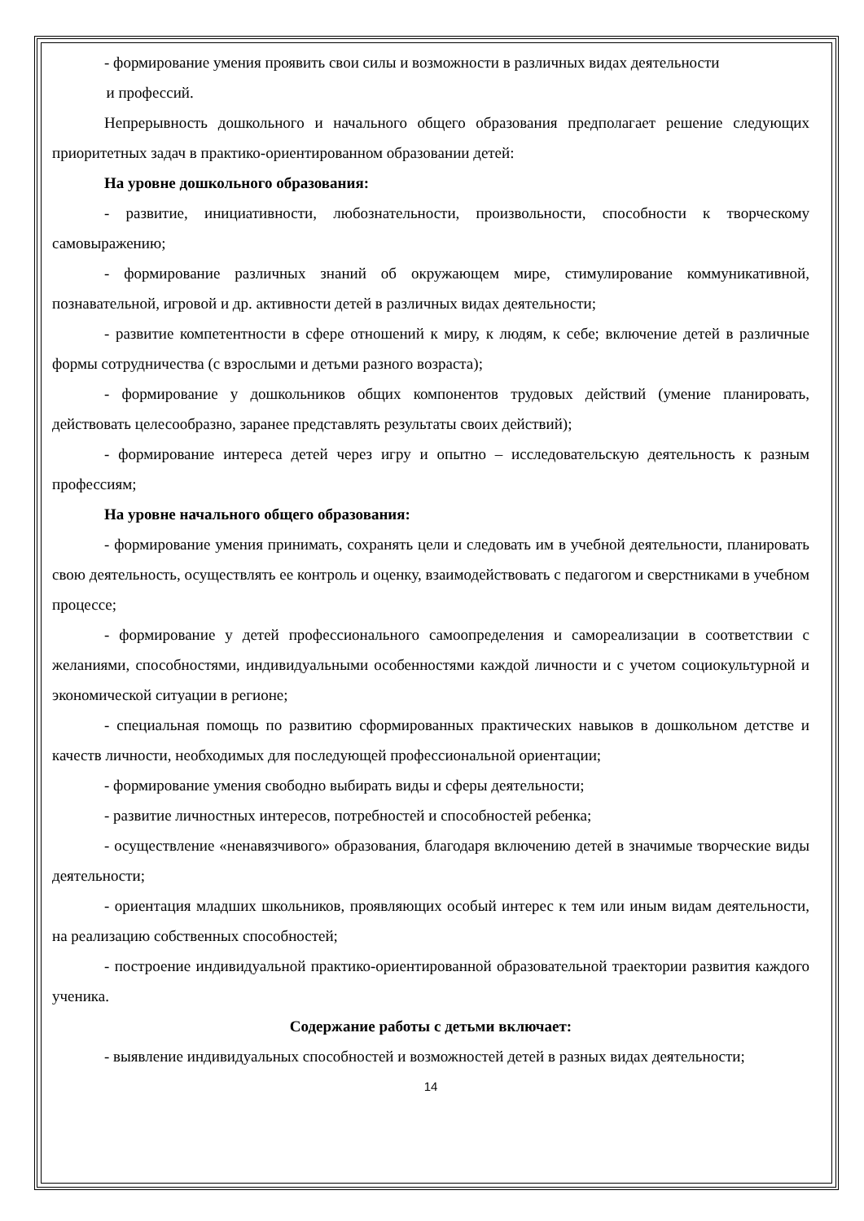- формирование умения проявить свои силы и возможности в различных видах деятельности
и профессий.
Непрерывность дошкольного и начального общего образования предполагает решение следующих приоритетных задач в практико-ориентированном образовании детей:
На уровне дошкольного образования:
- развитие, инициативности, любознательности, произвольности, способности к творческому самовыражению;
- формирование различных знаний об окружающем мире, стимулирование коммуникативной, познавательной, игровой и др. активности детей в различных видах деятельности;
- развитие компетентности в сфере отношений к миру, к людям, к себе; включение детей в различные формы сотрудничества (с взрослыми и детьми разного возраста);
- формирование у дошкольников общих компонентов трудовых действий (умение планировать, действовать целесообразно, заранее представлять результаты своих действий);
- формирование интереса детей через игру и опытно – исследовательскую деятельность к разным профессиям;
На уровне начального общего образования:
- формирование умения принимать, сохранять цели и следовать им в учебной деятельности, планировать свою деятельность, осуществлять ее контроль и оценку, взаимодействовать с педагогом и сверстниками в учебном процессе;
- формирование у детей профессионального самоопределения и самореализации в соответствии с желаниями, способностями, индивидуальными особенностями каждой личности и с учетом социокультурной и экономической ситуации в регионе;
- специальная помощь по развитию сформированных практических навыков в дошкольном детстве и качеств личности, необходимых для последующей профессиональной ориентации;
- формирование умения свободно выбирать виды и сферы деятельности;
- развитие личностных интересов, потребностей и способностей ребенка;
- осуществление «ненавязчивого» образования, благодаря включению детей в значимые творческие виды деятельности;
- ориентация младших школьников, проявляющих особый интерес к тем или иным видам деятельности, на реализацию собственных способностей;
- построение индивидуальной практико-ориентированной образовательной траектории развития каждого ученика.
Содержание работы с детьми включает:
- выявление индивидуальных способностей и возможностей детей в разных видах деятельности;
14